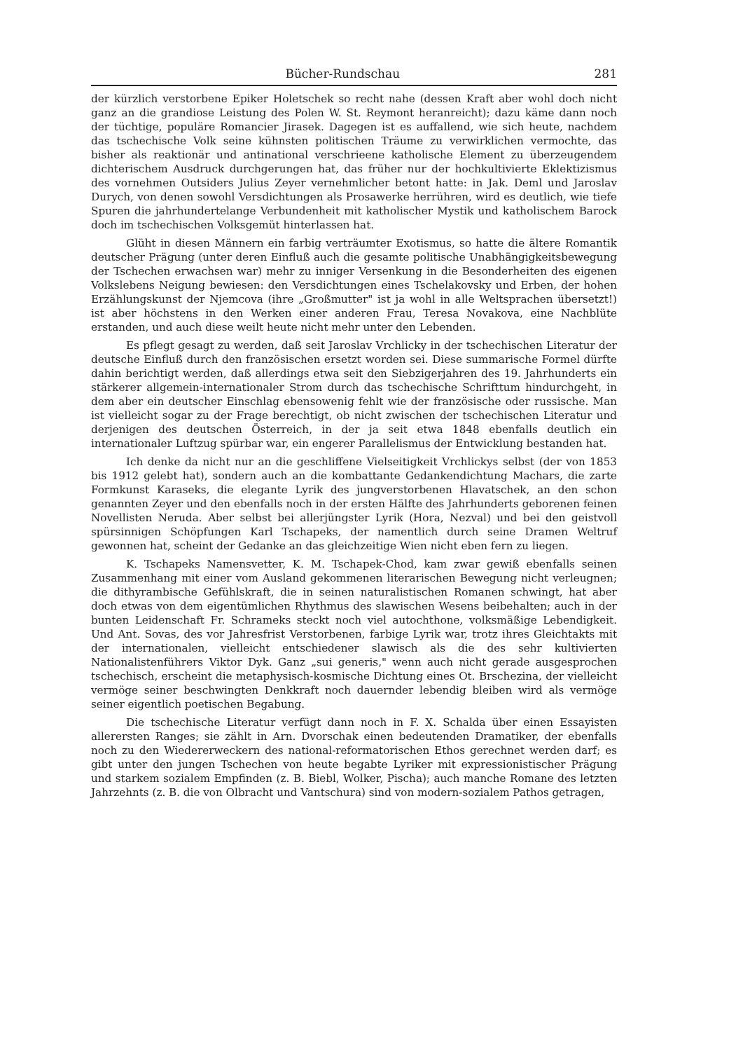Bücher-Rundschau 281
der kürzlich verstorbene Epiker Holetschek so recht nahe (dessen Kraft aber wohl doch nicht ganz an die grandiose Leistung des Polen W. St. Reymont heranreicht); dazu käme dann noch der tüchtige, populäre Romancier Jirasek. Dagegen ist es auffallend, wie sich heute, nachdem das tschechische Volk seine kühnsten politischen Träume zu verwirklichen vermochte, das bisher als reaktionär und antinational verschrieene katholische Element zu überzeugendem dichterischem Ausdruck durchgerungen hat, das früher nur der hochkultivierte Eklektizismus des vornehmen Outsiders Julius Zeyer vernehmlicher betont hatte: in Jak. Deml und Jaroslav Durych, von denen sowohl Versdichtungen als Prosawerke herrühren, wird es deutlich, wie tiefe Spuren die jahrhundertelange Verbundenheit mit katholischer Mystik und katholischem Barock doch im tschechischen Volksgemüt hinterlassen hat.
Glüht in diesen Männern ein farbig verträumter Exotismus, so hatte die ältere Romantik deutscher Prägung (unter deren Einfluß auch die gesamte politische Unabhängigkeitsbewegung der Tschechen erwachsen war) mehr zu inniger Versenkung in die Besonderheiten des eigenen Volkslebens Neigung bewiesen: den Versdichtungen eines Tschelakovsky und Erben, der hohen Erzählungskunst der Njemcova (ihre „Großmutter" ist ja wohl in alle Weltsprachen übersetzt!) ist aber höchstens in den Werken einer anderen Frau, Teresa Novakova, eine Nachblüte erstanden, und auch diese weilt heute nicht mehr unter den Lebenden.
Es pflegt gesagt zu werden, daß seit Jaroslav Vrchlicky in der tschechischen Literatur der deutsche Einfluß durch den französischen ersetzt worden sei. Diese summarische Formel dürfte dahin berichtigt werden, daß allerdings etwa seit den Siebzigerjahren des 19. Jahrhunderts ein stärkerer allgemein-internationaler Strom durch das tschechische Schrifttum hindurchgeht, in dem aber ein deutscher Einschlag ebensowenig fehlt wie der französische oder russische. Man ist vielleicht sogar zu der Frage berechtigt, ob nicht zwischen der tschechischen Literatur und derjenigen des deutschen Österreich, in der ja seit etwa 1848 ebenfalls deutlich ein internationaler Luftzug spürbar war, ein engerer Parallelismus der Entwicklung bestanden hat.
Ich denke da nicht nur an die geschliffene Vielseitigkeit Vrchlickys selbst (der von 1853 bis 1912 gelebt hat), sondern auch an die kombattante Gedankendichtung Machars, die zarte Formkunst Karaseks, die elegante Lyrik des jungverstorbenen Hlavatschek, an den schon genannten Zeyer und den ebenfalls noch in der ersten Hälfte des Jahrhunderts geborenen feinen Novellisten Neruda. Aber selbst bei allerjüngster Lyrik (Hora, Nezval) und bei den geistvoll spürsinnigen Schöpfungen Karl Tschapeks, der namentlich durch seine Dramen Weltruf gewonnen hat, scheint der Gedanke an das gleichzeitige Wien nicht eben fern zu liegen.
K. Tschapeks Namensvetter, K. M. Tschapek-Chod, kam zwar gewiß ebenfalls seinen Zusammenhang mit einer vom Ausland gekommenen literarischen Bewegung nicht verleugnen; die dithyrambische Gefühlskraft, die in seinen naturalistischen Romanen schwingt, hat aber doch etwas von dem eigentümlichen Rhythmus des slawischen Wesens beibehalten; auch in der bunten Leidenschaft Fr. Schrameks steckt noch viel autochthone, volksmäßige Lebendigkeit. Und Ant. Sovas, des vor Jahresfrist Verstorbenen, farbige Lyrik war, trotz ihres Gleichtakts mit der internationalen, vielleicht entschiedener slawisch als die des sehr kultivierten Nationalistenführers Viktor Dyk. Ganz „sui generis," wenn auch nicht gerade ausgesprochen tschechisch, erscheint die metaphysisch-kosmische Dichtung eines Ot. Brschezina, der vielleicht vermöge seiner beschwingten Denkkraft noch dauernder lebendig bleiben wird als vermöge seiner eigentlich poetischen Begabung.
Die tschechische Literatur verfügt dann noch in F. X. Schalda über einen Essayisten allerersten Ranges; sie zählt in Arn. Dvorschak einen bedeutenden Dramatiker, der ebenfalls noch zu den Wiedererweckern des national-reformatorischen Ethos gerechnet werden darf; es gibt unter den jungen Tschechen von heute begabte Lyriker mit expressionistischer Prägung und starkem sozialem Empfinden (z. B. Biebl, Wolker, Pischa); auch manche Romane des letzten Jahrzehnts (z. B. die von Olbracht und Vantschura) sind von modern-sozialem Pathos getragen,